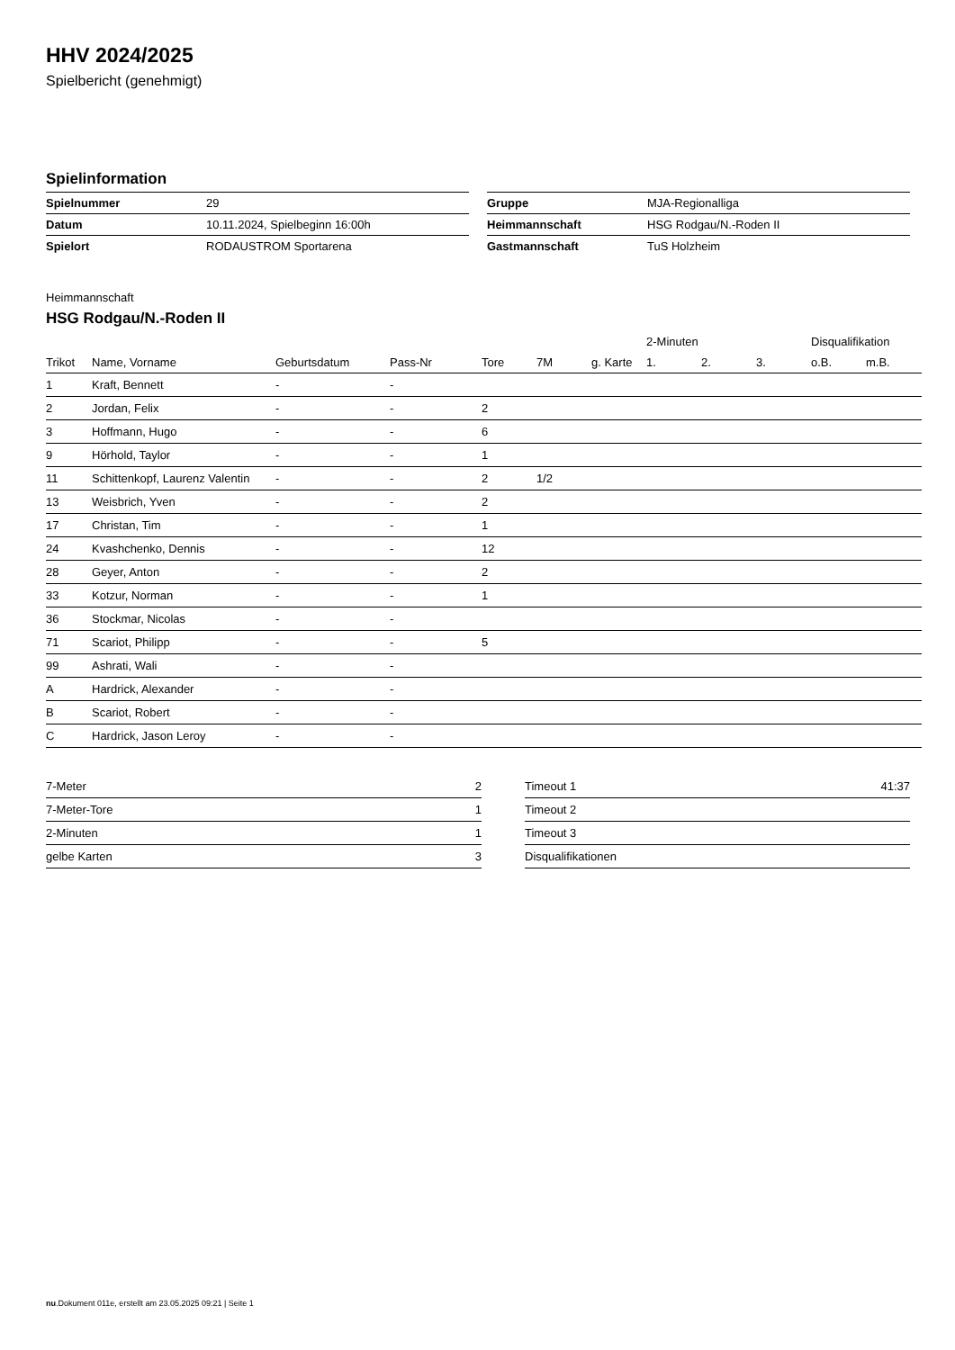HHV 2024/2025
Spielbericht (genehmigt)
Spielinformation
| Spielnummer | 29 |
| Datum | 10.11.2024, Spielbeginn 16:00h |
| Spielort | RODAUSTROM Sportarena |
| Gruppe | MJA-Regionalliga |
| Heimmannschaft | HSG Rodgau/N.-Roden II |
| Gastmannschaft | TuS Holzheim |
Heimmannschaft
HSG Rodgau/N.-Roden II
| | | | | | | | 2-Minuten | | | Disqualifikation | |
| --- | --- | --- | --- | --- | --- | --- | --- | --- | --- | --- | --- |
| Trikot | Name, Vorname | Geburtsdatum | Pass-Nr | Tore | 7M | g. Karte | 1. | 2. | 3. | o.B. | m.B. |
| 1 | Kraft, Bennett | - | - | | | | | | | | |
| 2 | Jordan, Felix | - | - | 2 | | | | | | | |
| 3 | Hoffmann, Hugo | - | - | 6 | | | | | | | |
| 9 | Hörhold, Taylor | - | - | 1 | | | | | | | |
| 11 | Schittenkopf, Laurenz Valentin | - | - | 2 | 1/2 | | | | | | |
| 13 | Weisbrich, Yven | - | - | 2 | | | | | | | |
| 17 | Christan, Tim | - | - | 1 | | | | | | | |
| 24 | Kvashchenko, Dennis | - | - | 12 | | | | | | | |
| 28 | Geyer, Anton | - | - | 2 | | | | | | | |
| 33 | Kotzur, Norman | - | - | 1 | | | | | | | |
| 36 | Stockmar, Nicolas | - | - | | | | | | | | |
| 71 | Scariot, Philipp | - | - | 5 | | | | | | | |
| 99 | Ashrati, Wali | - | - | | | | | | | | |
| A | Hardrick, Alexander | - | - | | | | | | | | |
| B | Scariot, Robert | - | - | | | | | | | | |
| C | Hardrick, Jason Leroy | - | - | | | | | | | | |
| 7-Meter | 2 |
| 7-Meter-Tore | 1 |
| 2-Minuten | 1 |
| gelbe Karten | 3 |
| Timeout 1 | 41:37 |
| Timeout 2 | |
| Timeout 3 | |
| Disqualifikationen | |
nu.Dokument 011e, erstellt am 23.05.2025 09:21 | Seite 1